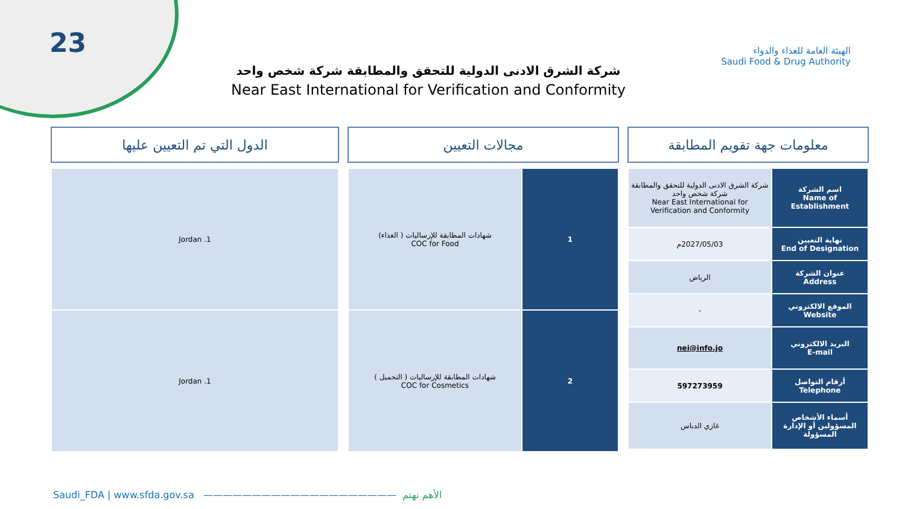23
شركة الشرق الادنى الدولية للتحقق والمطابقة شركة شخص واحد
Near East International for Verification and Conformity
الهيئة العامة للغذاء والدواء
Saudi Food & Drug Authority
معلومات جهة تقويم المطابقة
| اسم الشركة Name of Establishment | شركة الشرق الادنى الدولية للتحقق والمطابقة شركة شخص واحد Near East International for Verification and Conformity |
| نهاية التعيين End of Designation | 2027/05/03م |
| عنوان الشركة Address | الرياض |
| الموقع الالكتروني Website | - |
| البريد الالكتروني E-mail | nei@info.jo |
| أرقام التواصل Telephone | 597273959 |
| أسماء الأشخاص المسؤولين أو الإدارة المسؤولة | غازي الدباس |
مجالات التعيين
| 1 | شهادات المطابقة للإرساليات ( الغذاء) COC for Food |
| 2 | شهادات المطابقة للإرساليات ( التجميل ) COC for Cosmetics |
الدول التي تم التعيين عليها
| 1. Jordan |
| 1. Jordan |
Saudi_FDA | www.sfda.gov.sa ———————————————————— الأهم نهتم